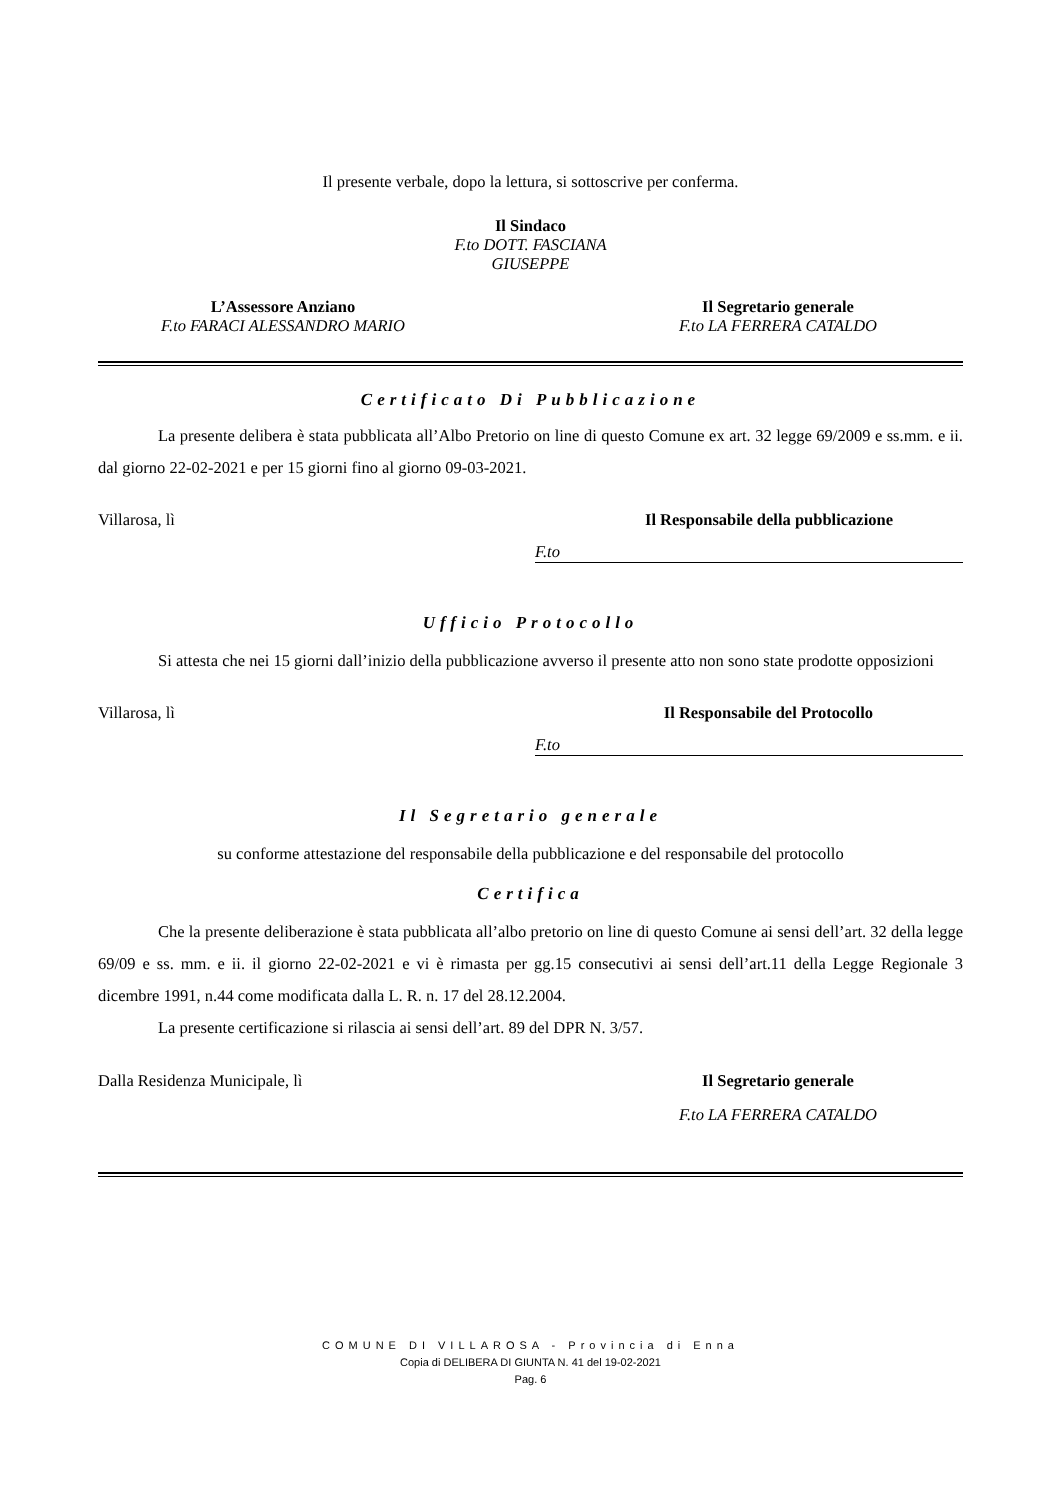Il presente verbale, dopo la lettura, si sottoscrive per conferma.
Il Sindaco
F.to DOTT. FASCIANA
GIUSEPPE
L’Assessore Anziano
F.to FARACI ALESSANDRO MARIO
Il Segretario generale
F.to LA FERRERA CATALDO
Certificato Di Pubblicazione
La presente delibera è stata pubblicata all’Albo Pretorio on line di questo Comune ex art. 32 legge 69/2009 e ss.mm. e ii. dal giorno 22-02-2021 e per 15 giorni fino al giorno 09-03-2021.
Villarosa, lì Il Responsabile della pubblicazione
F.to
Ufficio Protocollo
Si attesta che nei 15 giorni dall’inizio della pubblicazione avverso il presente atto non sono state prodotte opposizioni
Villarosa, lì Il Responsabile del Protocollo
F.to
Il Segretario generale
su conforme attestazione del responsabile della pubblicazione e del responsabile del protocollo
Certifica
Che la presente deliberazione è stata pubblicata all’albo pretorio on line di questo Comune ai sensi dell’art. 32 della legge 69/09 e ss. mm. e ii. il giorno 22-02-2021 e vi è rimasta per gg.15 consecutivi ai sensi dell’art.11 della Legge Regionale 3 dicembre 1991, n.44 come modificata dalla L. R. n. 17 del 28.12.2004.
La presente certificazione si rilascia ai sensi dell’art. 89 del DPR N. 3/57.
Dalla Residenza Municipale, lì Il Segretario generale
F.to LA FERRERA CATALDO
COMUNE DI VILLAROSA - Provincia di Enna
Copia di DELIBERA DI GIUNTA N. 41 del 19-02-2021
Pag. 6